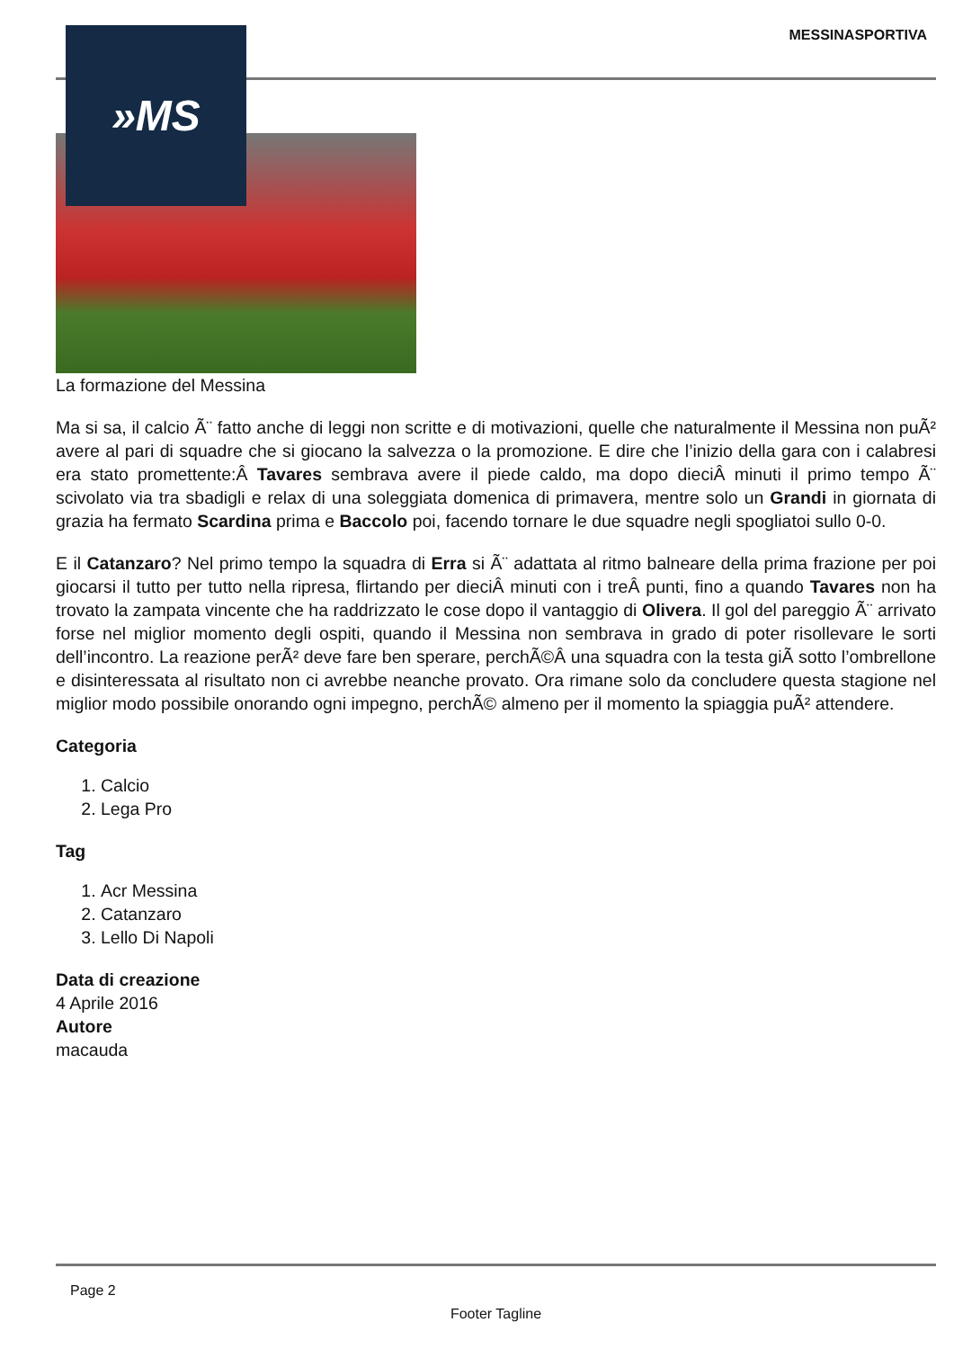MESSINASPORTIVA
»MS
La formazione del Messina
Ma si sa, il calcio Ã¨ fatto anche di leggi non scritte e di motivazioni, quelle che naturalmente il Messina non puÃ² avere al pari di squadre che si giocano la salvezza o la promozione. E dire che l’inizio della gara con i calabresi era stato promettente:Â Tavares sembrava avere il piede caldo, ma dopo dieciÂ minuti il primo tempo Ã¨ scivolato via tra sbadigli e relax di una soleggiata domenica di primavera, mentre solo un Grandi in giornata di grazia ha fermato Scardina prima e Baccolo poi, facendo tornare le due squadre negli spogliatoi sullo 0-0.
E il Catanzaro? Nel primo tempo la squadra di Erra si Ã¨ adattata al ritmo balneare della prima frazione per poi giocarsi il tutto per tutto nella ripresa, flirtando per dieciÂ minuti con i treÂ punti, fino a quando Tavares non ha trovato la zampata vincente che ha raddrizzato le cose dopo il vantaggio di Olivera. Il gol del pareggio Ã¨ arrivato forse nel miglior momento degli ospiti, quando il Messina non sembrava in grado di poter risollevare le sorti dell’incontro. La reazione perÃ² deve fare ben sperare, perchÃ©Â una squadra con la testa giÃ sotto l’ombrellone e disinteressata al risultato non ci avrebbe neanche provato. Ora rimane solo da concludere questa stagione nel miglior modo possibile onorando ogni impegno, perchÃ© almeno per il momento la spiaggia puÃ² attendere.
Categoria
1. Calcio
2. Lega Pro
Tag
1. Acr Messina
2. Catanzaro
3. Lello Di Napoli
Data di creazione
4 Aprile 2016
Autore
macauda
Page 2
Footer Tagline